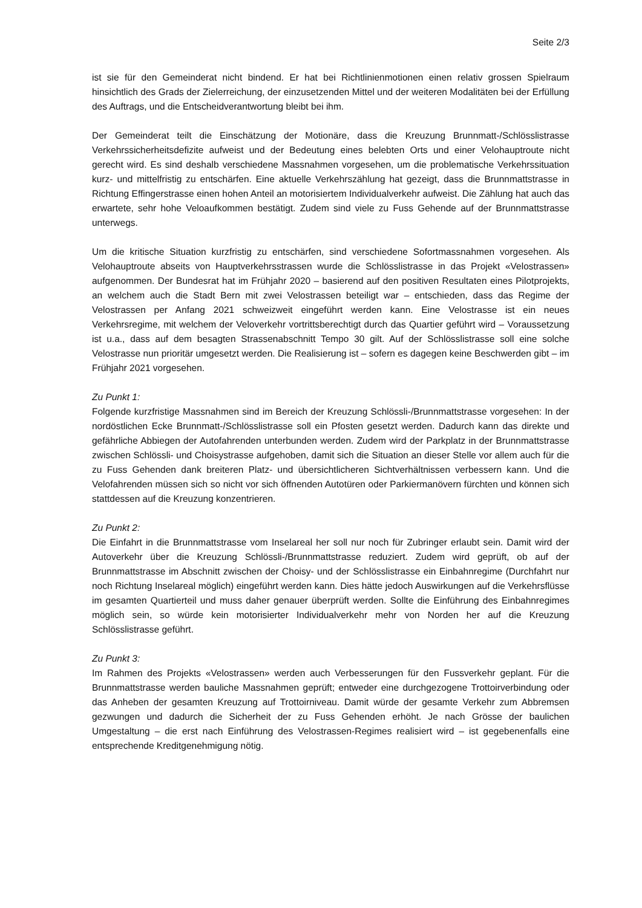Seite 2/3
ist sie für den Gemeinderat nicht bindend. Er hat bei Richtlinienmotionen einen relativ grossen Spielraum hinsichtlich des Grads der Zielerreichung, der einzusetzenden Mittel und der weiteren Modalitäten bei der Erfüllung des Auftrags, und die Entscheidverantwortung bleibt bei ihm.
Der Gemeinderat teilt die Einschätzung der Motionäre, dass die Kreuzung Brunnmatt-/Schlösslistrasse Verkehrssicherheitsdefizite aufweist und der Bedeutung eines belebten Orts und einer Velohauptroute nicht gerecht wird. Es sind deshalb verschiedene Massnahmen vorgesehen, um die problematische Verkehrssituation kurz- und mittelfristig zu entschärfen. Eine aktuelle Verkehrszählung hat gezeigt, dass die Brunnmattstrasse in Richtung Effingerstrasse einen hohen Anteil an motorisiertem Individualverkehr aufweist. Die Zählung hat auch das erwartete, sehr hohe Veloaufkommen bestätigt. Zudem sind viele zu Fuss Gehende auf der Brunnmattstrasse unterwegs.
Um die kritische Situation kurzfristig zu entschärfen, sind verschiedene Sofortmassnahmen vorgesehen. Als Velohauptroute abseits von Hauptverkehrsstrassen wurde die Schlösslistrasse in das Projekt «Velostrassen» aufgenommen. Der Bundesrat hat im Frühjahr 2020 – basierend auf den positiven Resultaten eines Pilotprojekts, an welchem auch die Stadt Bern mit zwei Velostrassen beteiligt war – entschieden, dass das Regime der Velostrassen per Anfang 2021 schweizweit eingeführt werden kann. Eine Velostrasse ist ein neues Verkehrsregime, mit welchem der Veloverkehr vortrittsberechtigt durch das Quartier geführt wird – Voraussetzung ist u.a., dass auf dem besagten Strassenabschnitt Tempo 30 gilt. Auf der Schlösslistrasse soll eine solche Velostrasse nun prioritär umgesetzt werden. Die Realisierung ist – sofern es dagegen keine Beschwerden gibt – im Frühjahr 2021 vorgesehen.
Zu Punkt 1:
Folgende kurzfristige Massnahmen sind im Bereich der Kreuzung Schlössli-/Brunnmattstrasse vorgesehen: In der nordöstlichen Ecke Brunnmatt-/Schlösslistrasse soll ein Pfosten gesetzt werden. Dadurch kann das direkte und gefährliche Abbiegen der Autofahrenden unterbunden werden. Zudem wird der Parkplatz in der Brunnmattstrasse zwischen Schlössli- und Choisystrasse aufgehoben, damit sich die Situation an dieser Stelle vor allem auch für die zu Fuss Gehenden dank breiteren Platz- und übersichtlicheren Sichtverhältnissen verbessern kann. Und die Velofahrenden müssen sich so nicht vor sich öffnenden Autotüren oder Parkiermanövern fürchten und können sich stattdessen auf die Kreuzung konzentrieren.
Zu Punkt 2:
Die Einfahrt in die Brunnmattstrasse vom Inselareal her soll nur noch für Zubringer erlaubt sein. Damit wird der Autoverkehr über die Kreuzung Schlössli-/Brunnmattstrasse reduziert. Zudem wird geprüft, ob auf der Brunnmattstrasse im Abschnitt zwischen der Choisy- und der Schlösslistrasse ein Einbahnregime (Durchfahrt nur noch Richtung Inselareal möglich) eingeführt werden kann. Dies hätte jedoch Auswirkungen auf die Verkehrsflüsse im gesamten Quartierteil und muss daher genauer überprüft werden. Sollte die Einführung des Einbahnregimes möglich sein, so würde kein motorisierter Individualverkehr mehr von Norden her auf die Kreuzung Schlösslistrasse geführt.
Zu Punkt 3:
Im Rahmen des Projekts «Velostrassen» werden auch Verbesserungen für den Fussverkehr geplant. Für die Brunnmattstrasse werden bauliche Massnahmen geprüft; entweder eine durchgezogene Trottoirverbindung oder das Anheben der gesamten Kreuzung auf Trottoirniveau. Damit würde der gesamte Verkehr zum Abbremsen gezwungen und dadurch die Sicherheit der zu Fuss Gehenden erhöht. Je nach Grösse der baulichen Umgestaltung – die erst nach Einführung des Velostrassen-Regimes realisiert wird – ist gegebenenfalls eine entsprechende Kreditgenehmigung nötig.